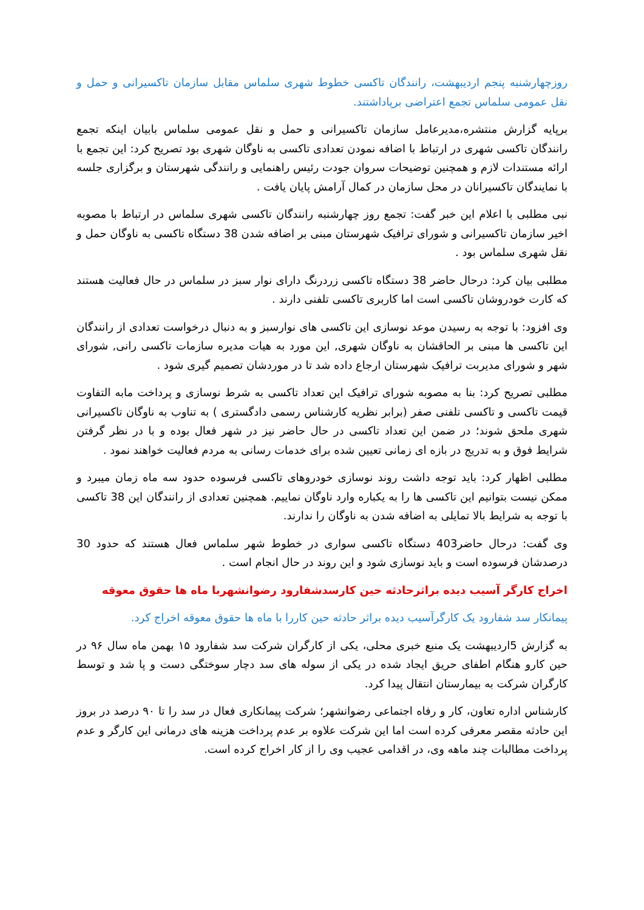روزچهارشنبه پنجم اردیبهشت، رانندگان تاکسی خطوط شهری سلماس مقابل سازمان تاکسیرانی و حمل و نقل عمومی سلماس تجمع اعتراضی برپاداشتند.
برپایه گزارش منتشره،مدیرعامل سازمان تاکسیرانی و حمل و نقل عمومی سلماس بابیان اینکه تجمع رانندگان تاکسی شهری در ارتباط با اضافه نمودن تعدادی تاکسی به ناوگان شهری بود تصریح کرد: این تجمع با ارائه مستندات لازم و همچنین توضیحات سروان جودت رئیس راهنمایی و رانندگی شهرستان و برگزاری جلسه با نمایندگان تاکسیرانان در محل سازمان در کمال آرامش پایان یافت .
نبی مطلبی با اعلام این خبر گفت: تجمع روز چهارشنبه رانندگان تاکسی شهری سلماس در ارتباط با مصوبه اخیر سازمان تاکسیرانی و شورای ترافیک شهرستان مبنی بر اضافه شدن 38 دستگاه تاکسی به ناوگان حمل و نقل شهری سلماس بود .
مطلبی بیان کرد: درحال حاضر 38 دستگاه تاکسی زردرنگ دارای نوار سبز در سلماس در حال فعالیت هستند که کارت خودروشان تاکسی است اما کاربری تاکسی تلفنی دارند .
وی افزود: با توجه به رسیدن موعد نوسازی این تاکسی های نوارسبز و به دنبال درخواست تعدادی از رانندگان این تاکسی ها مبنی بر الحاقشان به ناوگان شهری, این مورد به هیات مدیره سازمات تاکسی رانی, شورای شهر و شورای مدیربت ترافیک شهرستان ارجاع داده شد تا در موردشان تصمیم گیری شود .
مطلبی تصریح کرد: بنا به مصوبه شورای ترافیک این تعداد تاکسی به شرط نوسازی و پرداخت مابه التفاوت قیمت تاکسی و تاکسی تلفنی صفر (برابر نظریه کارشناس رسمی دادگستری ) به تناوب به ناوگان تاکسیرانی شهری ملحق شوند؛ در ضمن این تعداد تاکسی در حال حاضر نیز در شهر فعال بوده و با در نظر گرفتن شرایط فوق و به تدریج در بازه ای زمانی تعیین شده برای خدمات رسانی به مردم فعالیت خواهند نمود .
مطلبی اظهار کرد: باید توجه داشت روند نوسازی خودروهای تاکسی فرسوده حدود سه ماه زمان میبرد و ممکن نیست بتوانیم این تاکسی ها را به یکباره وارد ناوگان نماییم. همچنین تعدادی از رانندگان این 38 تاکسی با توجه به شرایط بالا تمایلی به اضافه شدن به ناوگان را ندارند.
وی گفت: درحال حاضر403 دستگاه تاکسی سواری در خطوط شهر سلماس فعال هستند که حدود 30 درصدشان فرسوده است و باید نوسازی شود و این روند در حال انجام است .
اخراج کارگر آسیب دیده براثرحادثه حین کارسدشفارود رضوانشهربا ماه ها حقوق معوقه
پیمانکار سد شفارود یک کارگرآسیب دیده براثر حادثه حین کاررا با ماه ها حقوق معوقه اخراج کرد.
به گزارش 5اردیبهشت یک منبع خبری محلی، یکی از کارگران شرکت سد شفارود ۱۵ بهمن ماه سال ۹۶ در حین کارو هنگام اطفای حریق ایجاد شده در یکی از سوله های سد دچار سوختگی دست و پا شد و توسط کارگران شرکت به بیمارستان انتقال پیدا کرد.
کارشناس اداره تعاون، کار و رفاه اجتماعی رضوانشهر؛ شرکت پیمانکاری فعال در سد را تا ۹۰ درصد در بروز این حادثه مقصر معرفی کرده است اما این شرکت علاوه بر عدم پرداخت هزینه های درمانی این کارگر و عدم پرداخت مطالبات چند ماهه وی، در اقدامی عجیب وی را از کار اخراج کرده است.